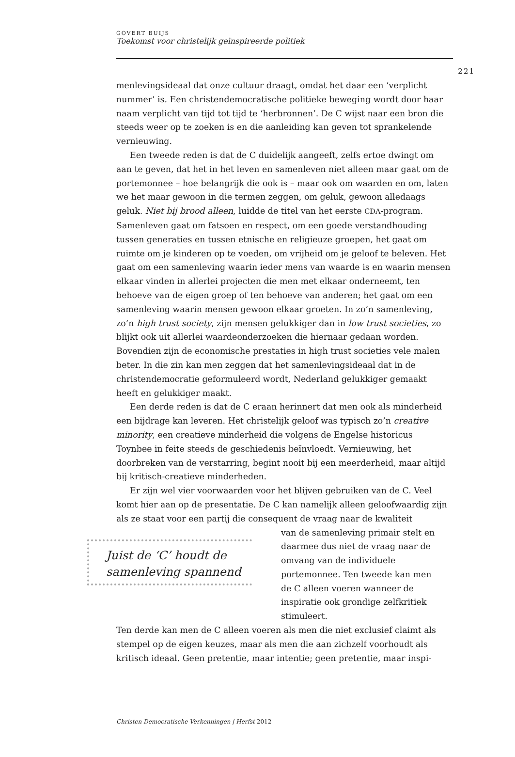GOVERT BUIJS
Toekomst voor christelijk geïnspireerde politiek
221
menlevingsideaal dat onze cultuur draagt, omdat het daar een ‘verplicht nummer’ is. Een christendemocratische politieke beweging wordt door haar naam verplicht van tijd tot tijd te ‘herbronnen’. De C wijst naar een bron die steeds weer op te zoeken is en die aanleiding kan geven tot sprankelende vernieuwing.
Een tweede reden is dat de C duidelijk aangeeft, zelfs ertoe dwingt om aan te geven, dat het in het leven en samenleven niet alleen maar gaat om de portemonnee – hoe belangrijk die ook is – maar ook om waarden en om, laten we het maar gewoon in die termen zeggen, om geluk, gewoon alledaags geluk. Niet bij brood alleen, luidde de titel van het eerste CDA-program. Samenleven gaat om fatsoen en respect, om een goede verstandhouding tussen generaties en tussen etnische en religieuze groepen, het gaat om ruimte om je kinderen op te voeden, om vrijheid om je geloof te beleven. Het gaat om een samenleving waarin ieder mens van waarde is en waarin mensen elkaar vinden in allerlei projecten die men met elkaar onderneemt, ten behoeve van de eigen groep of ten behoeve van anderen; het gaat om een samenleving waarin mensen gewoon elkaar groeten. In zo’n samenleving, zo’n high trust society, zijn mensen gelukkiger dan in low trust societies, zo blijkt ook uit allerlei waardeonderzoeken die hiernaar gedaan worden. Bovendien zijn de economische prestaties in high trust societies vele malen beter. In die zin kan men zeggen dat het samenlevingsideaal dat in de christendemocratie geformuleerd wordt, Nederland gelukkiger gemaakt heeft en gelukkiger maakt.
Een derde reden is dat de C eraan herinnert dat men ook als minderheid een bijdrage kan leveren. Het christelijk geloof was typisch zo’n creative minority, een creatieve minderheid die volgens de Engelse historicus Toynbee in feite steeds de geschiedenis beïnvloedt. Vernieuwing, het doorbreken van de verstarring, begint nooit bij een meerderheid, maar altijd bij kritisch-creatieve minderheden.
Er zijn wel vier voorwaarden voor het blijven gebruiken van de C. Veel komt hier aan op de presentatie. De C kan namelijk alleen geloofwaardig zijn als ze staat voor een partij die consequent de vraag naar de kwaliteit
Juist de ‘C’ houdt de samenleving spannend
van de samenleving primair stelt en daarmee dus niet de vraag naar de omvang van de individuele portemonnee. Ten tweede kan men de C alleen voeren wanneer de inspiratie ook grondige zelfkritiek stimuleert.
Ten derde kan men de C alleen voeren als men die niet exclusief claimt als stempel op de eigen keuzes, maar als men die aan zichzelf voorhoudt als kritisch ideaal. Geen pretentie, maar intentie; geen pretentie, maar inspi-
Christen Democratische Verkenningen | Herfst 2012